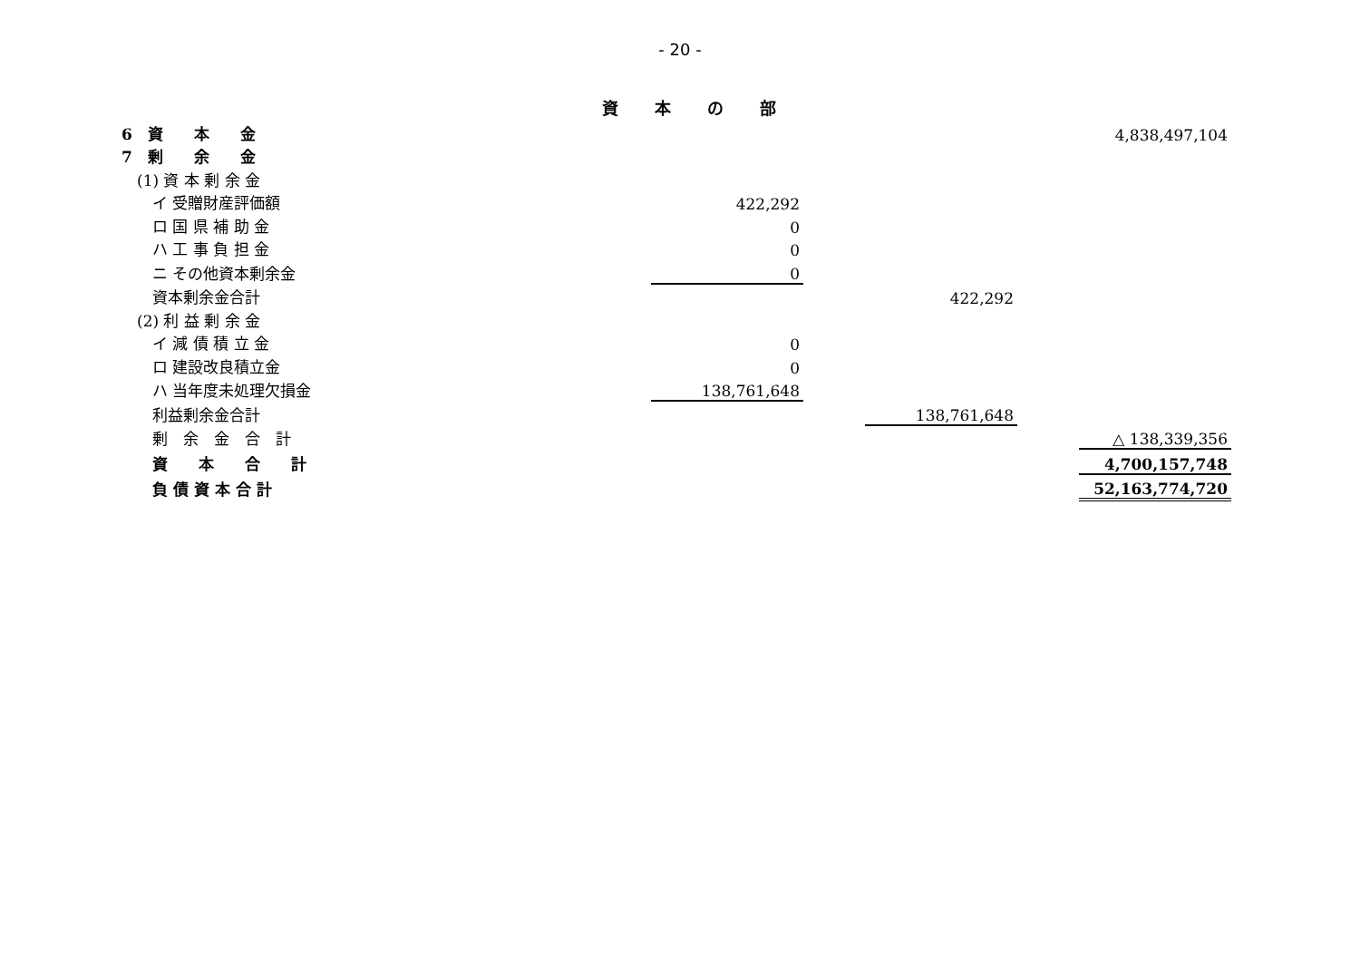- 20 -
資本の部
| 6 資 本 金 | | | | | 4,838,497,104 |
| 7 剰 余 金 | | | | | |
| (1) 資 本 剰 余 金 | | | | | |
| イ 受贈財産評価額 | 422,292 | | | | |
| ロ 国 県 補 助 金 | 0 | | | | |
| ハ 工 事 負 担 金 | 0 | | | | |
| ニ その他資本剰余金 | 0 | | | | |
| 資本剰余金合計 | | | 422,292 | | |
| (2) 利 益 剰 余 金 | | | | | |
| イ 減 債 積 立 金 | 0 | | | | |
| ロ 建設改良積立金 | 0 | | | | |
| ハ 当年度未処理欠損金 | 138,761,648 | | | | |
| 利益剰余金合計 | | | 138,761,648 | | |
| 剰 余 金 合 計 | | | | | △ 138,339,356 |
| 資 本 合 計 | | | | | 4,700,157,748 |
| 負 債 資 本 合 計 | | | | | 52,163,774,720 |